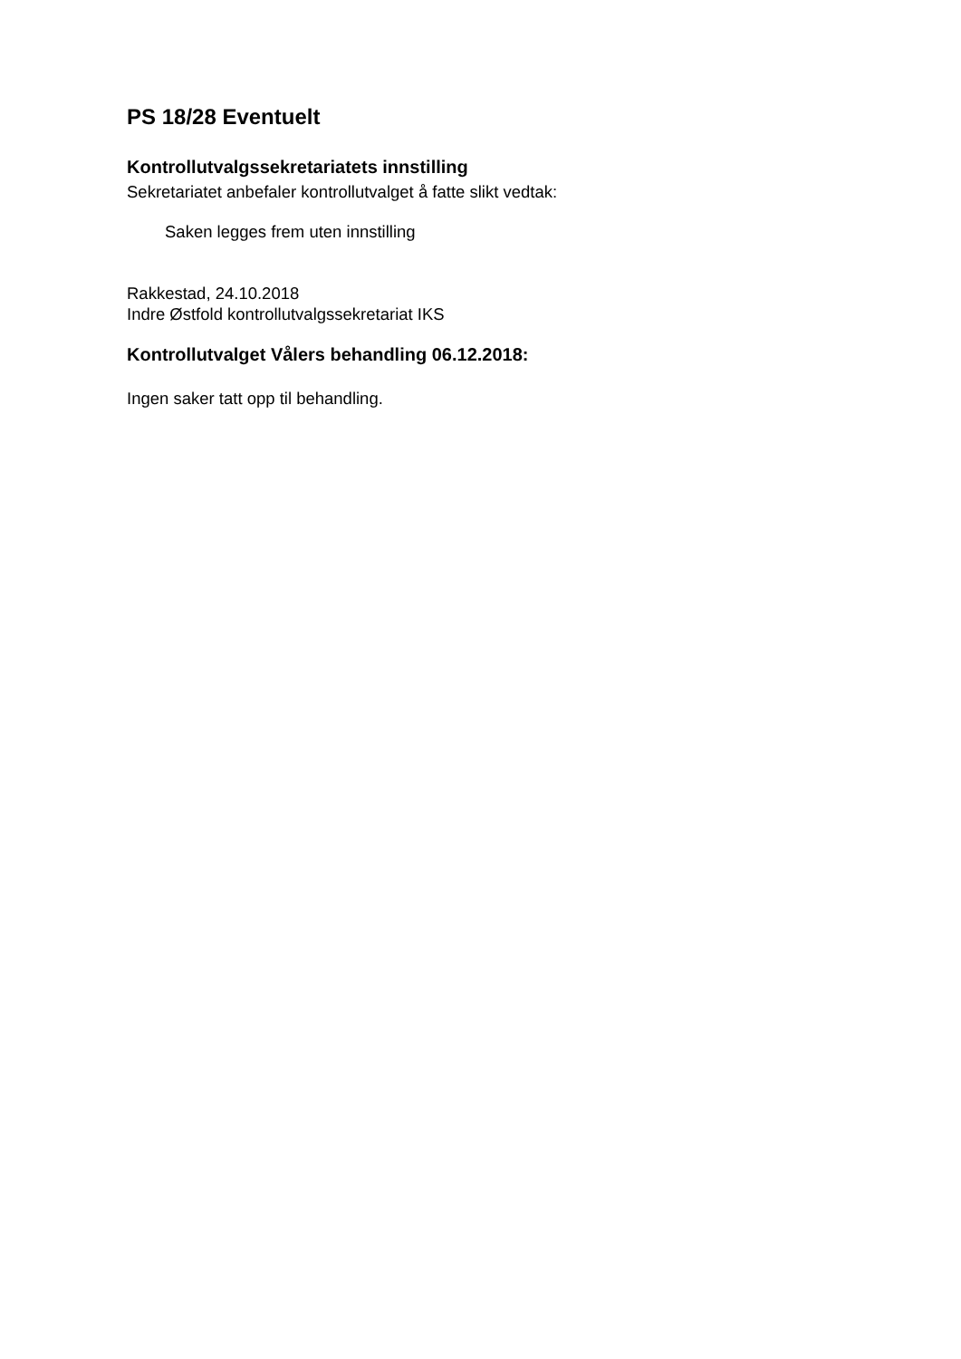PS 18/28 Eventuelt
Kontrollutvalgssekretariatets innstilling
Sekretariatet anbefaler kontrollutvalget å fatte slikt vedtak:
Saken legges frem uten innstilling
Rakkestad, 24.10.2018
Indre Østfold kontrollutvalgssekretariat IKS
Kontrollutvalget Vålers behandling 06.12.2018:
Ingen saker tatt opp til behandling.